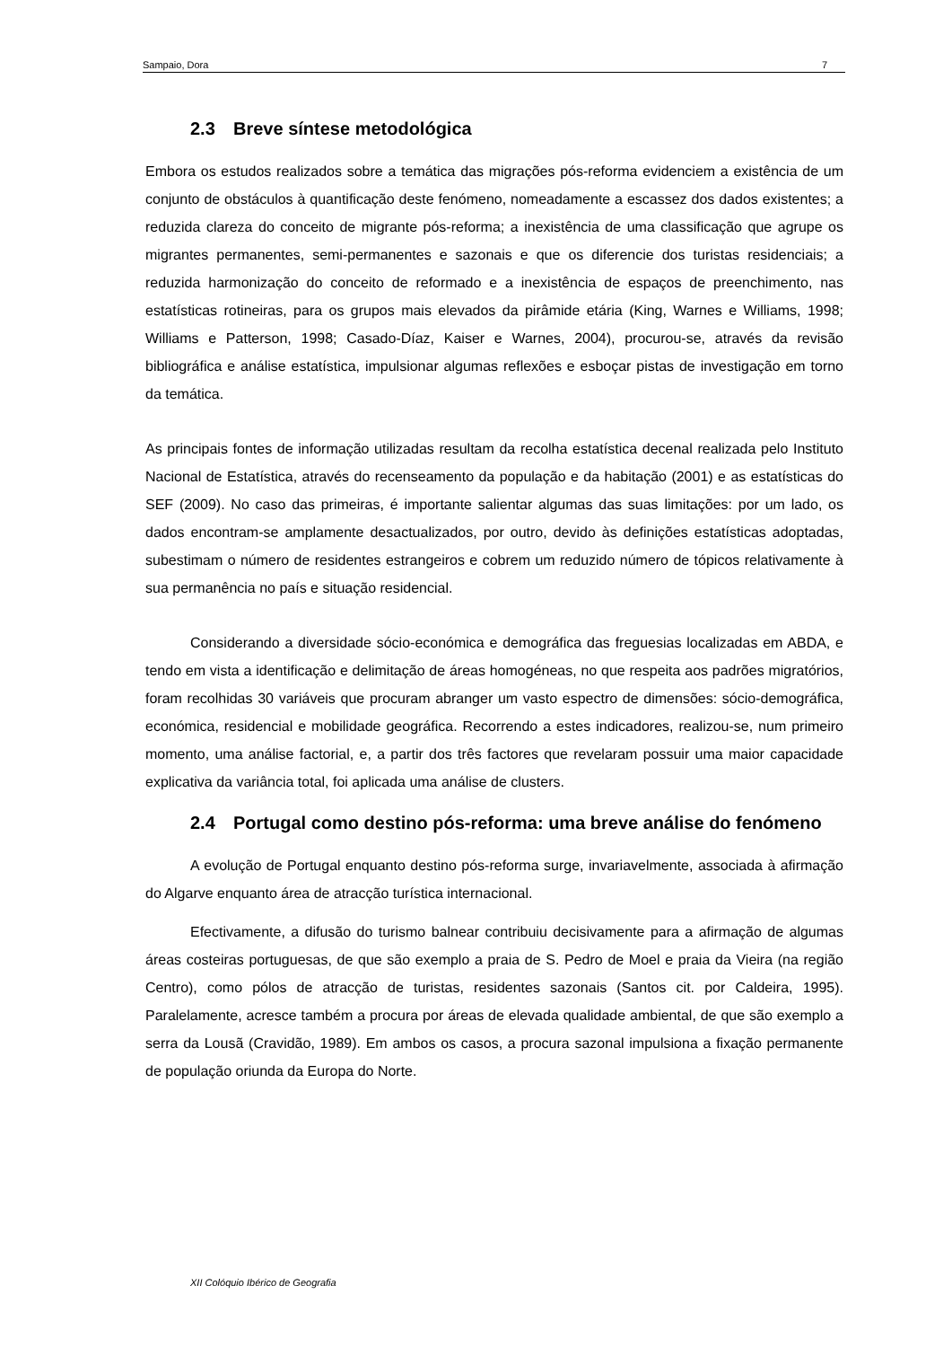Sampaio, Dora 7
2.3 Breve síntese metodológica
Embora os estudos realizados sobre a temática das migrações pós-reforma evidenciem a existência de um conjunto de obstáculos à quantificação deste fenómeno, nomeadamente a escassez dos dados existentes; a reduzida clareza do conceito de migrante pós-reforma; a inexistência de uma classificação que agrupe os migrantes permanentes, semi-permanentes e sazonais e que os diferencie dos turistas residenciais; a reduzida harmonização do conceito de reformado e a inexistência de espaços de preenchimento, nas estatísticas rotineiras, para os grupos mais elevados da pirâmide etária (King, Warnes e Williams, 1998; Williams e Patterson, 1998; Casado-Díaz, Kaiser e Warnes, 2004), procurou-se, através da revisão bibliográfica e análise estatística, impulsionar algumas reflexões e esboçar pistas de investigação em torno da temática.
As principais fontes de informação utilizadas resultam da recolha estatística decenal realizada pelo Instituto Nacional de Estatística, através do recenseamento da população e da habitação (2001) e as estatísticas do SEF (2009). No caso das primeiras, é importante salientar algumas das suas limitações: por um lado, os dados encontram-se amplamente desactualizados, por outro, devido às definições estatísticas adoptadas, subestimam o número de residentes estrangeiros e cobrem um reduzido número de tópicos relativamente à sua permanência no país e situação residencial.
Considerando a diversidade sócio-económica e demográfica das freguesias localizadas em ABDA, e tendo em vista a identificação e delimitação de áreas homogéneas, no que respeita aos padrões migratórios, foram recolhidas 30 variáveis que procuram abranger um vasto espectro de dimensões: sócio-demográfica, económica, residencial e mobilidade geográfica. Recorrendo a estes indicadores, realizou-se, num primeiro momento, uma análise factorial, e, a partir dos três factores que revelaram possuir uma maior capacidade explicativa da variância total, foi aplicada uma análise de clusters.
2.4 Portugal como destino pós-reforma: uma breve análise do fenómeno
A evolução de Portugal enquanto destino pós-reforma surge, invariavelmente, associada à afirmação do Algarve enquanto área de atracção turística internacional.
Efectivamente, a difusão do turismo balnear contribuiu decisivamente para a afirmação de algumas áreas costeiras portuguesas, de que são exemplo a praia de S. Pedro de Moel e praia da Vieira (na região Centro), como pólos de atracção de turistas, residentes sazonais (Santos cit. por Caldeira, 1995). Paralelamente, acresce também a procura por áreas de elevada qualidade ambiental, de que são exemplo a serra da Lousã (Cravidão, 1989). Em ambos os casos, a procura sazonal impulsiona a fixação permanente de população oriunda da Europa do Norte.
XII Colóquio Ibérico de Geografia